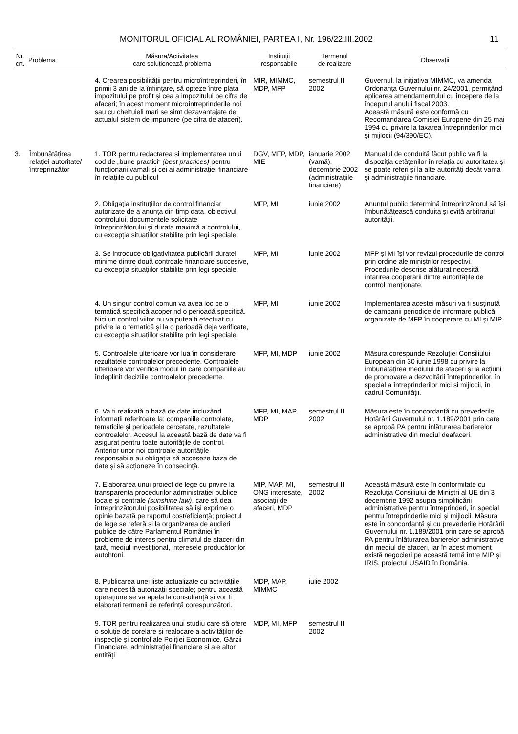MONITORUL OFICIAL AL ROMÂNIEI, PARTEA I, Nr. 196/22.III.2002 11
| Nr. crt. | Problema | Măsura/Activitatea care soluționează problema | Instituții responsabile | Termenul de realizare | Observații |
| --- | --- | --- | --- | --- | --- |
| | | 4. Crearea posibilității pentru microîntreprinderi, în primii 3 ani de la înființare, să opteze între plata impozitului pe profit și cea a impozitului pe cifra de afaceri; în acest moment microîntreprinderile noi sau cu cheltuieli mari se simt dezavantajate de actualul sistem de impunere (pe cifra de afaceri). | MIR, MIMMC, MDP, MFP | semestrul II 2002 | Guvernul, la inițiativa MIMMC, va amenda Ordonanța Guvernului nr. 24/2001, permițând aplicarea amendamentului cu începere de la începutul anului fiscal 2003. Această măsură este conformă cu Recomandarea Comisiei Europene din 25 mai 1994 cu privire la taxarea întreprinderilor mici și mijlocii (94/390/EC). |
| 3. | Îmbunătățirea relației autoritate/ întreprinzător | 1. TOR pentru redactarea și implementarea unui cod de „bune practici“ (best practices) pentru funcționarii vamali și cei ai administrației financiare în relațiile cu publicul | DGV, MFP, MDP, MIE | ianuarie 2002 (vamă), decembrie 2002 (administrațiile financiare) | Manualul de conduită făcut public va fi la dispoziția cetățenilor în relația cu autoritatea și se poate referi și la alte autorități decât vama și administrațiile financiare. |
| | | 2. Obligația instituțiilor de control financiar autorizate de a anunța din timp data, obiectivul controlului, documentele solicitate întreprinzătorului și durata maximă a controlului, cu excepția situațiilor stabilite prin legi speciale. | MFP, MI | iunie 2002 | Anunțul public determină întreprinzătorul să își îmbunătățească conduita și evită arbitrariul autorității. |
| | | 3. Se introduce obligativitatea publicării duratei minime dintre două controale financiare succesive, cu excepția situațiilor stabilite prin legi speciale. | MFP, MI | iunie 2002 | MFP și MI își vor revizui procedurile de control prin ordine ale miniștrilor respectivi. Procedurile descrise alăturat necesită întărirea cooperării dintre autoritățile de control menționate. |
| | | 4. Un singur control comun va avea loc pe o tematică specifică acoperind o perioadă specifică. Nici un control viitor nu va putea fi efectuat cu privire la o tematică și la o perioadă deja verificate, cu excepția situațiilor stabilite prin legi speciale. | MFP, MI | iunie 2002 | Implementarea acestei măsuri va fi susținută de campanii periodice de informare publică, organizate de MFP în cooperare cu MI și MIP. |
| | | 5. Controalele ulterioare vor lua în considerare rezultatele controalelor precedente. Controalele ulterioare vor verifica modul în care companiile au îndeplinit deciziile controalelor precedente. | MFP, MI, MDP | iunie 2002 | Măsura corespunde Rezoluției Consiliului European din 30 iunie 1998 cu privire la îmbunătățirea mediului de afaceri și la acțiuni de promovare a dezvoltării întreprinderilor, în special a întreprinderilor mici și mijlocii, în cadrul Comunității. |
| | | 6. Va fi realizată o bază de date incluzând informații referitoare la: companiile controlate, tematicile și perioadele cercetate, rezultatele controalelor. Accesul la această bază de date va fi asigurat pentru toate autoritățile de control. Anterior unor noi controale autoritățile responsabile au obligația să acceseze baza de date și să acționeze în consecință. | MFP, MI, MAP, MDP | semestrul II 2002 | Măsura este în concordanță cu prevederile Hotărârii Guvernului nr. 1.189/2001 prin care se aprobă PA pentru înlăturarea barierelor administrative din mediul deafaceri. |
| | | 7. Elaborarea unui proiect de lege cu privire la transparența procedurilor administrației publice locale și centrale (sunshine law) , care să dea întreprinzătorului posibilitatea să își exprime o opinie bazată pe raportul cost/eficiență; proiectul de lege se referă și la organizarea de audieri publice de către Parlamentul României în probleme de interes pentru climatul de afaceri din țară, mediul investițional, interesele producătorilor autohtoni. | MIP, MAP, MI, ONG interesate, asociații de afaceri, MDP | semestrul II 2002 | Această măsură este în conformitate cu Rezoluția Consiliului de Miniștri al UE din 3 decembrie 1992 asupra simplificării administrative pentru întreprinderi, în special pentru întreprinderile mici și mijlocii. Măsura este în concordanță și cu prevederile Hotărârii Guvernului nr. 1.189/2001 prin care se aprobă PA pentru înlăturarea barierelor administrative din mediul de afaceri, iar în acest moment există negocieri pe această temă între MIP și IRIS, proiectul USAID în România. |
| | | 8. Publicarea unei liste actualizate cu activitățile care necesită autorizații speciale; pentru această operațiune se va apela la consultanță și vor fi elaborați termenii de referință corespunzători. | MDP, MAP, MIMMC | iulie 2002 | |
| | | 9. TOR pentru realizarea unui studiu care să ofere o soluție de corelare și realocare a activităților de inspecție și control ale Poliției Economice, Gărzii Financiare, administrației financiare și ale altor entități | MDP, MI, MFP | semestrul II 2002 | |